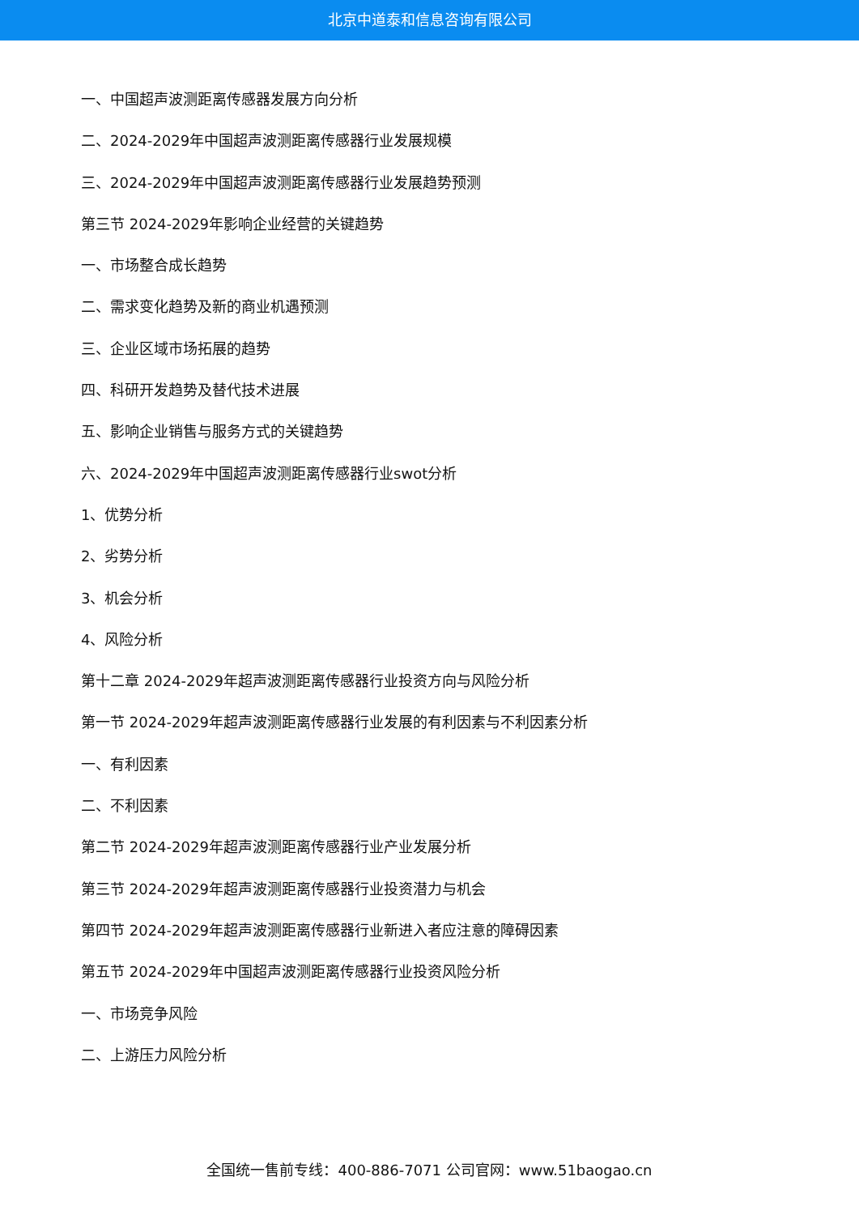北京中道泰和信息咨询有限公司
一、中国超声波测距离传感器发展方向分析
二、2024-2029年中国超声波测距离传感器行业发展规模
三、2024-2029年中国超声波测距离传感器行业发展趋势预测
第三节 2024-2029年影响企业经营的关键趋势
一、市场整合成长趋势
二、需求变化趋势及新的商业机遇预测
三、企业区域市场拓展的趋势
四、科研开发趋势及替代技术进展
五、影响企业销售与服务方式的关键趋势
六、2024-2029年中国超声波测距离传感器行业swot分析
1、优势分析
2、劣势分析
3、机会分析
4、风险分析
第十二章 2024-2029年超声波测距离传感器行业投资方向与风险分析
第一节 2024-2029年超声波测距离传感器行业发展的有利因素与不利因素分析
一、有利因素
二、不利因素
第二节 2024-2029年超声波测距离传感器行业产业发展分析
第三节 2024-2029年超声波测距离传感器行业投资潜力与机会
第四节 2024-2029年超声波测距离传感器行业新进入者应注意的障碍因素
第五节 2024-2029年中国超声波测距离传感器行业投资风险分析
一、市场竞争风险
二、上游压力风险分析
全国统一售前专线：400-886-7071 公司官网：www.51baogao.cn